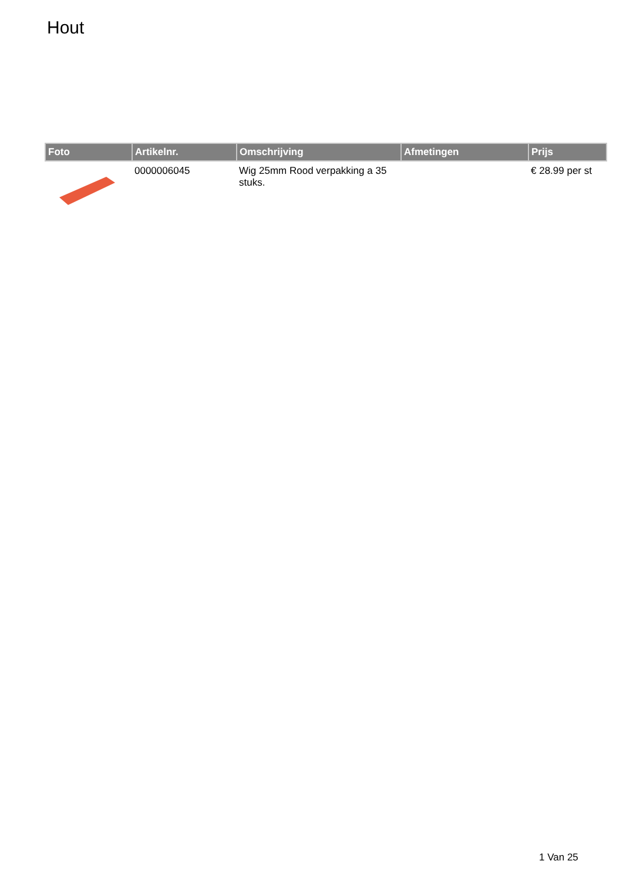Hout
| Foto | Artikelnr. | Omschrijving | Afmetingen | Prijs |
| --- | --- | --- | --- | --- |
| | 0000006045 | Wig 25mm Rood verpakking a 35 stuks. | | € 28.99 per st |
1 Van 25